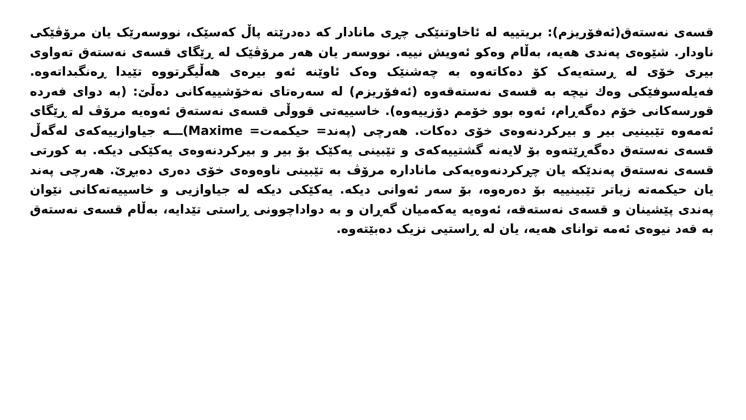قسەی نەستەق(ئەفۆریزم): بریتییە لە ئاخاوتنێکی چڕی مانادار کە دەدرێتە پاڵ کەسێک، نووسەرێک یان مرۆڤێکی ناودار. شێوەی پەندی هەیە، بەڵام وەکو ئەویش نییە. نووسەر یان هەر مرۆڤێک لە ڕێگای قسەی نەستەق تەواوی بیری خۆی لە ڕستەیەک کۆ دەکاتەوە بە چەشنێک وەک ئاوێنە ئەو بیرەی هەڵیگرتووە تێیدا ڕەنگبداتەوە. فەیلەسوفێکی وەك نیچە بە قسەی نەستەقەوە (ئەفۆریزم) لە سەرەتای نەخۆشییەکانی دەڵێ: (بە دوای فەردە قورسەکانی خۆم دەگەڕام، ئەوە بوو خۆمم دۆزییەوە). خاسییەتی قووڵی قسەی نەستەق ئەوەیە مرۆڤ لە ڕێگای ئەمەوە تێبینیی بیر و بیرکردنەوەی خۆی دەکات. هەرچی (پەند= حیکمەت= Maxime)ـــە جیاوازییەکەی لەگەڵ قسەی نەستەق دەگەڕێتەوە بۆ لایەنە گشتییەکەی و تێبینی یەکێک بۆ بیر و بیرکردنەوەی یەکێکی دیکە. بە کورتی قسەی نەستەق پەندێکە یان چڕکردنەوەیەکی مانادارە مرۆڤ بە تێبینی ناوەوەی خۆی دەری دەبڕێ. هەرچی پەند یان حیکمەتە زیاتر تێبینییە بۆ دەرەوە، بۆ سەر ئەوانی دیکە. یەکێکی دیکە لە جیاوازیی و خاسییەتەکانی نێوان پەندی پێشینان و قسەی نەستەقە، ئەوەیە یەکەمیان گەڕان و بە دواداچوونی ڕاستی تێدایە، بەڵام قسەی نەستەق بە قەد نیوەی ئەمە توانای هەیە، یان لە ڕاستیی نزیک دەبێتەوە.